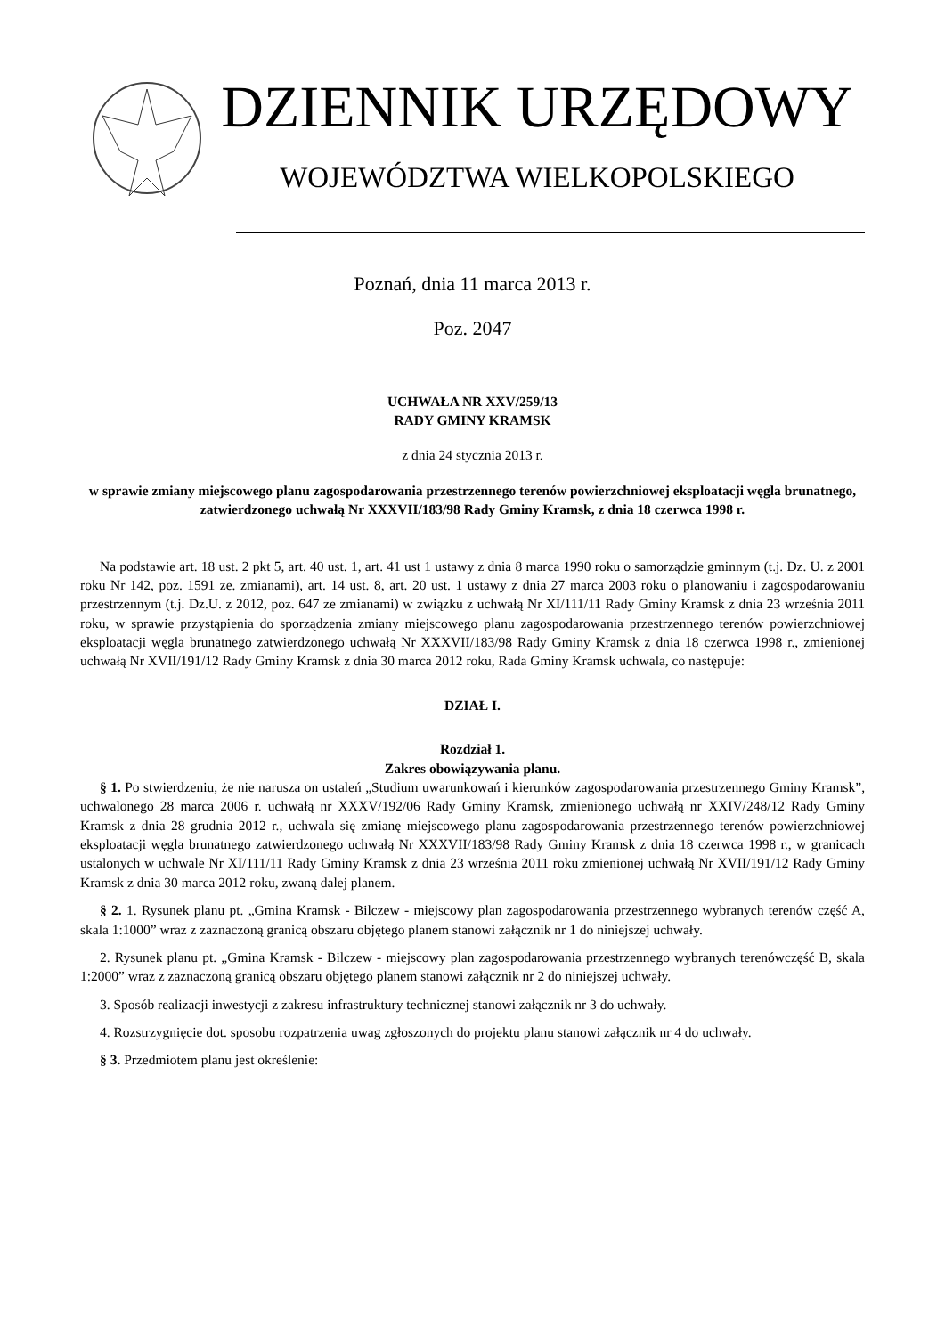DZIENNIK URZĘDOWY
WOJEWÓDZTWA WIELKOPOLSKIEGO
Poznań, dnia 11 marca 2013 r.
Poz. 2047
UCHWAŁA NR XXV/259/13
RADY GMINY KRAMSK
z dnia 24 stycznia 2013 r.
w sprawie zmiany miejscowego planu zagospodarowania przestrzennego terenów powierzchniowej eksploatacji węgla brunatnego, zatwierdzonego uchwałą Nr XXXVII/183/98 Rady Gminy Kramsk, z dnia 18 czerwca 1998 r.
Na podstawie art. 18 ust. 2 pkt 5, art. 40 ust. 1, art. 41 ust 1 ustawy z dnia 8 marca 1990 roku o samorządzie gminnym (t.j. Dz. U. z 2001 roku Nr 142, poz. 1591 ze. zmianami), art. 14 ust. 8, art. 20 ust. 1 ustawy z dnia 27 marca 2003 roku o planowaniu i zagospodarowaniu przestrzennym (t.j. Dz.U. z 2012, poz. 647 ze zmianami) w związku z uchwałą Nr XI/111/11 Rady Gminy Kramsk z dnia 23 września 2011 roku, w sprawie przystąpienia do sporządzenia zmiany miejscowego planu zagospodarowania przestrzennego terenów powierzchniowej eksploatacji węgla brunatnego zatwierdzonego uchwałą Nr XXXVII/183/98 Rady Gminy Kramsk z dnia 18 czerwca 1998 r., zmienionej uchwałą Nr XVII/191/12 Rady Gminy Kramsk z dnia 30 marca 2012 roku, Rada Gminy Kramsk uchwala, co następuje:
DZIAŁ I.
Rozdział 1.
Zakres obowiązywania planu.
§ 1. Po stwierdzeniu, że nie narusza on ustaleń „Studium uwarunkowań i kierunków zagospodarowania przestrzennego Gminy Kramsk”, uchwalonego 28 marca 2006 r. uchwałą nr XXXV/192/06 Rady Gminy Kramsk, zmienionego uchwałą nr XXIV/248/12 Rady Gminy Kramsk z dnia 28 grudnia 2012 r., uchwala się zmianę miejscowego planu zagospodarowania przestrzennego terenów powierzchniowej eksploatacji węgla brunatnego zatwierdzonego uchwałą Nr XXXVII/183/98 Rady Gminy Kramsk z dnia 18 czerwca 1998 r., w granicach ustalonych w uchwale Nr XI/111/11 Rady Gminy Kramsk z dnia 23 września 2011 roku zmienionej uchwałą Nr XVII/191/12 Rady Gminy Kramsk z dnia 30 marca 2012 roku, zwaną dalej planem.
§ 2. 1. Rysunek planu pt. „Gmina Kramsk - Bilczew - miejscowy plan zagospodarowania przestrzennego wybranych terenów część A, skala 1:1000” wraz z zaznaczoną granicą obszaru objętego planem stanowi załącznik nr 1 do niniejszej uchwały.
2. Rysunek planu pt. „Gmina Kramsk - Bilczew - miejscowy plan zagospodarowania przestrzennego wybranych terenówczęść B, skala 1:2000” wraz z zaznaczoną granicą obszaru objętego planem stanowi załącznik nr 2 do niniejszej uchwały.
3. Sposób realizacji inwestycji z zakresu infrastruktury technicznej stanowi załącznik nr 3 do uchwały.
4. Rozstrzygnięcie dot. sposobu rozpatrzenia uwag zgłoszonych do projektu planu stanowi załącznik nr 4 do uchwały.
§ 3. Przedmiotem planu jest określenie: